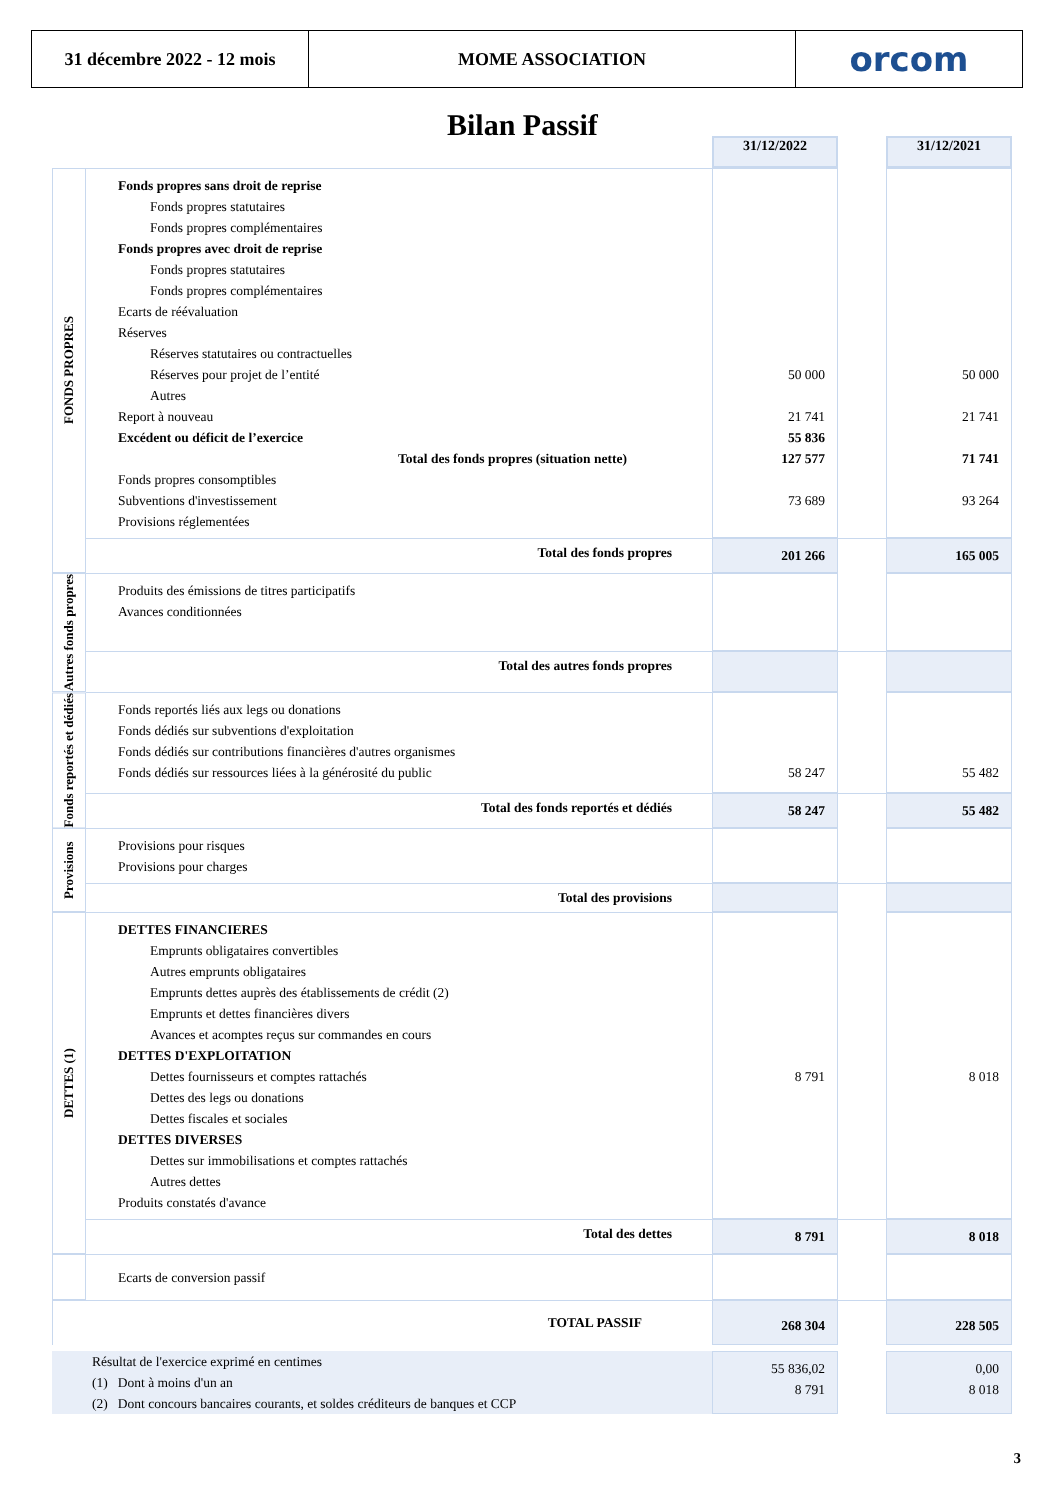31 décembre 2022 - 12 mois
MOME ASSOCIATION orcom
Bilan Passif
| | | 31/12/2022 | | 31/12/2021 |
| FONDS PROPRES | Fonds propres sans droit de reprise Fonds propres statutaires Fonds propres complémentaires Fonds propres avec droit de reprise Fonds propres statutaires Fonds propres complémentaires Ecarts de réévaluation Réserves Réserves statutaires ou contractuelles Réserves pour projet de l’entité Autres Report à nouveau Excédent ou déficit de l’exercice Total des fonds propres (situation nette) Fonds propres consomptibles Subventions d'investissement Provisions réglementées | 50 000 21 741 55 836 127 577 73 689 | | 50 000 21 741 71 741 93 264 |
| | Total des fonds propres | 201 266 | | 165 005 |
| Autres fonds propres | Produits des émissions de titres participatifs Avances conditionnées | | | |
| | Total des autres fonds propres | | | |
| Fonds reportés et dédiés | Fonds reportés liés aux legs ou donations Fonds dédiés sur subventions d'exploitation Fonds dédiés sur contributions financières d'autres organismes Fonds dédiés sur ressources liées à la générosité du public | 58 247 | | 55 482 |
| | Total des fonds reportés et dédiés | 58 247 | | 55 482 |
| Provisions | Provisions pour risques Provisions pour charges | | | |
| | Total des provisions | | | |
| DETTES (1) | DETTES FINANCIERES Emprunts obligataires convertibles Autres emprunts obligataires Emprunts dettes auprès des établissements de crédit (2) Emprunts et dettes financières divers Avances et acomptes reçus sur commandes en cours DETTES D'EXPLOITATION Dettes fournisseurs et comptes rattachés Dettes des legs ou donations Dettes fiscales et sociales DETTES DIVERSES Dettes sur immobilisations et comptes rattachés Autres dettes Produits constatés d'avance | 8 791 | | 8 018 |
| | Total des dettes | 8 791 | | 8 018 |
| | Ecarts de conversion passif | | | |
| TOTAL PASSIF | | 268 304 | | 228 505 |
| Résultat de l'exercice exprimé en centimes (1) Dont à moins d'un an (2) Dont concours bancaires courants, et soldes créditeurs de banques et CCP | | 55 836,02 8 791 | | 0,00 8 018 |
3